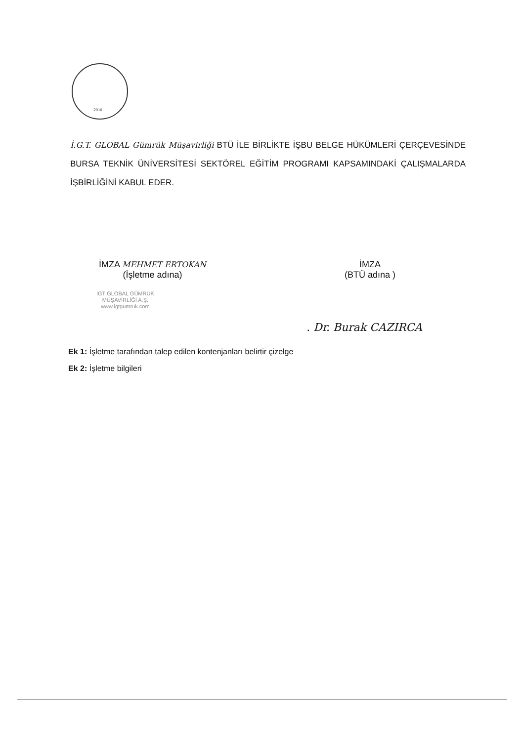2010
İ.G.T. GLOBAL Gümrük Müşavirliği BTÜ İLE BİRLİKTE İŞBU BELGE HÜKÜMLERİ ÇERÇEVESİNDE BURSA TEKNİK ÜNİVERSİTESİ SEKTÖREL EĞİTİM PROGRAMI KAPSAMINDAKİ ÇALIŞMALARDA İŞBİRLİĞİNİ KABUL EDER.
İMZA MEHMET ERTOKAN
(İşletme adına)
İMZA
(BTÜ adına )
İGT GLOBAL GÜMRÜK
MÜŞAVİRLİĞİ A.Ş.
www.igtgumruk.com
. Dr. Burak CAZIRCA
Ek 1: İşletme tarafından talep edilen kontenjanları belirtir çizelge
Ek 2: İşletme bilgileri